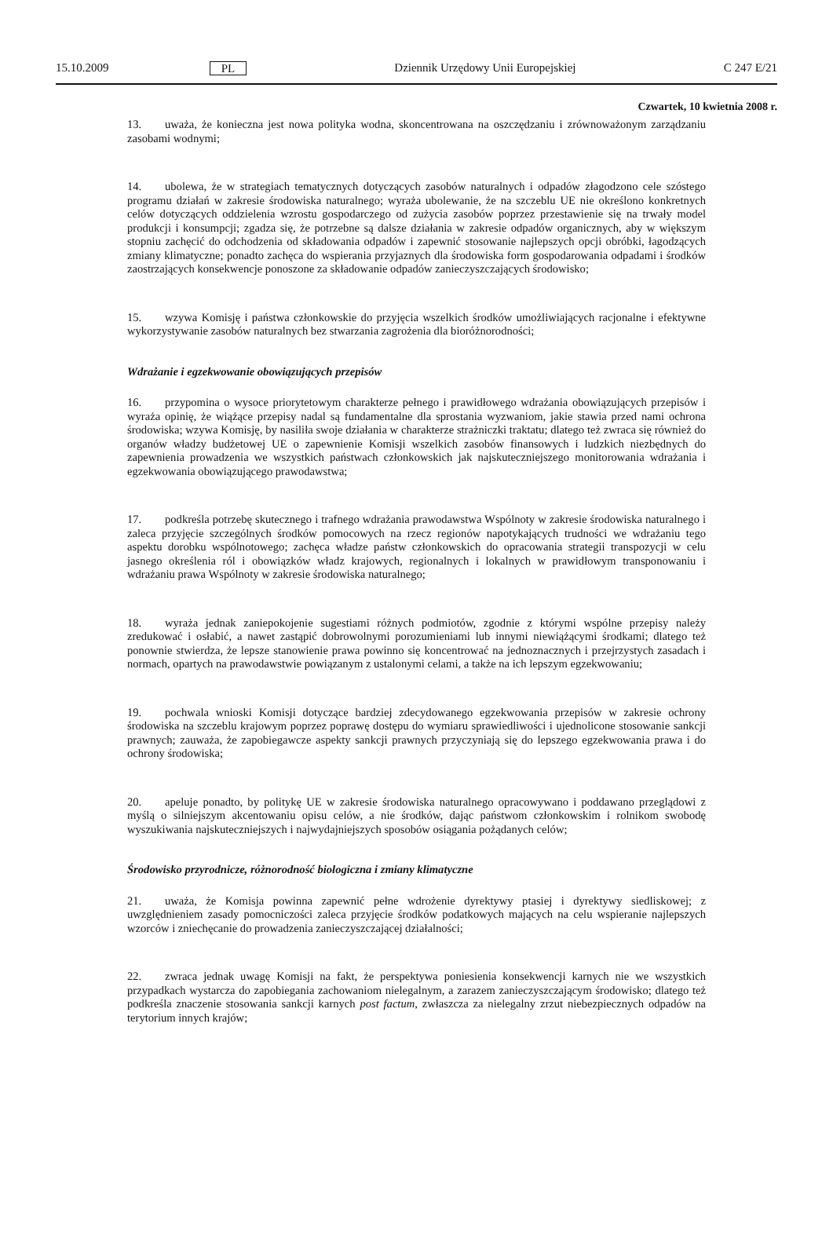15.10.2009 PL Dziennik Urzędowy Unii Europejskiej C 247 E/21
Czwartek, 10 kwietnia 2008 r.
13. uważa, że konieczna jest nowa polityka wodna, skoncentrowana na oszczędzaniu i zrównoważonym zarządzaniu zasobami wodnymi;
14. ubolewa, że w strategiach tematycznych dotyczących zasobów naturalnych i odpadów złagodzono cele szóstego programu działań w zakresie środowiska naturalnego; wyraża ubolewanie, że na szczeblu UE nie określono konkretnych celów dotyczących oddzielenia wzrostu gospodarczego od zużycia zasobów poprzez przestawienie się na trwały model produkcji i konsumpcji; zgadza się, że potrzebne są dalsze działania w zakresie odpadów organicznych, aby w większym stopniu zachęcić do odchodzenia od składowania odpadów i zapewnić stosowanie najlepszych opcji obróbki, łagodzących zmiany klimatyczne; ponadto zachęca do wspierania przyjaznych dla środowiska form gospodarowania odpadami i środków zaostrzających konsekwencje ponoszone za składowanie odpadów zanieczyszczających środowisko;
15. wzywa Komisję i państwa członkowskie do przyjęcia wszelkich środków umożliwiających racjonalne i efektywne wykorzystywanie zasobów naturalnych bez stwarzania zagrożenia dla bioróżnorodności;
Wdrażanie i egzekwowanie obowiązujących przepisów
16. przypomina o wysoce priorytetowym charakterze pełnego i prawidłowego wdrażania obowiązujących przepisów i wyraża opinię, że wiążące przepisy nadal są fundamentalne dla sprostania wyzwaniom, jakie stawia przed nami ochrona środowiska; wzywa Komisję, by nasiliła swoje działania w charakterze strażniczki traktatu; dlatego też zwraca się również do organów władzy budżetowej UE o zapewnienie Komisji wszelkich zasobów finansowych i ludzkich niezbędnych do zapewnienia prowadzenia we wszystkich państwach członkowskich jak najskuteczniejszego monitorowania wdrażania i egzekwowania obowiązującego prawodawstwa;
17. podkreśla potrzebę skutecznego i trafnego wdrażania prawodawstwa Wspólnoty w zakresie środowiska naturalnego i zaleca przyjęcie szczególnych środków pomocowych na rzecz regionów napotykających trudności we wdrażaniu tego aspektu dorobku wspólnotowego; zachęca władze państw członkowskich do opracowania strategii transpozycji w celu jasnego określenia ról i obowiązków władz krajowych, regionalnych i lokalnych w prawidłowym transponowaniu i wdrażaniu prawa Wspólnoty w zakresie środowiska naturalnego;
18. wyraża jednak zaniepokojenie sugestiami różnych podmiotów, zgodnie z którymi wspólne przepisy należy zredukować i osłabić, a nawet zastąpić dobrowolnymi porozumieniami lub innymi niewiążącymi środkami; dlatego też ponownie stwierdza, że lepsze stanowienie prawa powinno się koncentrować na jednoznacznych i przejrzystych zasadach i normach, opartych na prawodawstwie powiązanym z ustalonymi celami, a także na ich lepszym egzekwowaniu;
19. pochwala wnioski Komisji dotyczące bardziej zdecydowanego egzekwowania przepisów w zakresie ochrony środowiska na szczeblu krajowym poprzez poprawę dostępu do wymiaru sprawiedliwości i ujednolicone stosowanie sankcji prawnych; zauważa, że zapobiegawcze aspekty sankcji prawnych przyczyniają się do lepszego egzekwowania prawa i do ochrony środowiska;
20. apeluje ponadto, by politykę UE w zakresie środowiska naturalnego opracowywano i poddawano przeglądowi z myślą o silniejszym akcentowaniu opisu celów, a nie środków, dając państwom członkowskim i rolnikom swobodę wyszukiwania najskuteczniejszych i najwydajniejszych sposobów osiągania pożądanych celów;
Środowisko przyrodnicze, różnorodność biologiczna i zmiany klimatyczne
21. uważa, że Komisja powinna zapewnić pełne wdrożenie dyrektywy ptasiej i dyrektywy siedliskowej; z uwzględnieniem zasady pomocniczości zaleca przyjęcie środków podatkowych mających na celu wspieranie najlepszych wzorców i zniechęcanie do prowadzenia zanieczyszczającej działalności;
22. zwraca jednak uwagę Komisji na fakt, że perspektywa poniesienia konsekwencji karnych nie we wszystkich przypadkach wystarcza do zapobiegania zachowaniom nielegalnym, a zarazem zanieczyszczającym środowisko; dlatego też podkreśla znaczenie stosowania sankcji karnych post factum, zwłaszcza za nielegalny zrzut niebezpiecznych odpadów na terytorium innych krajów;